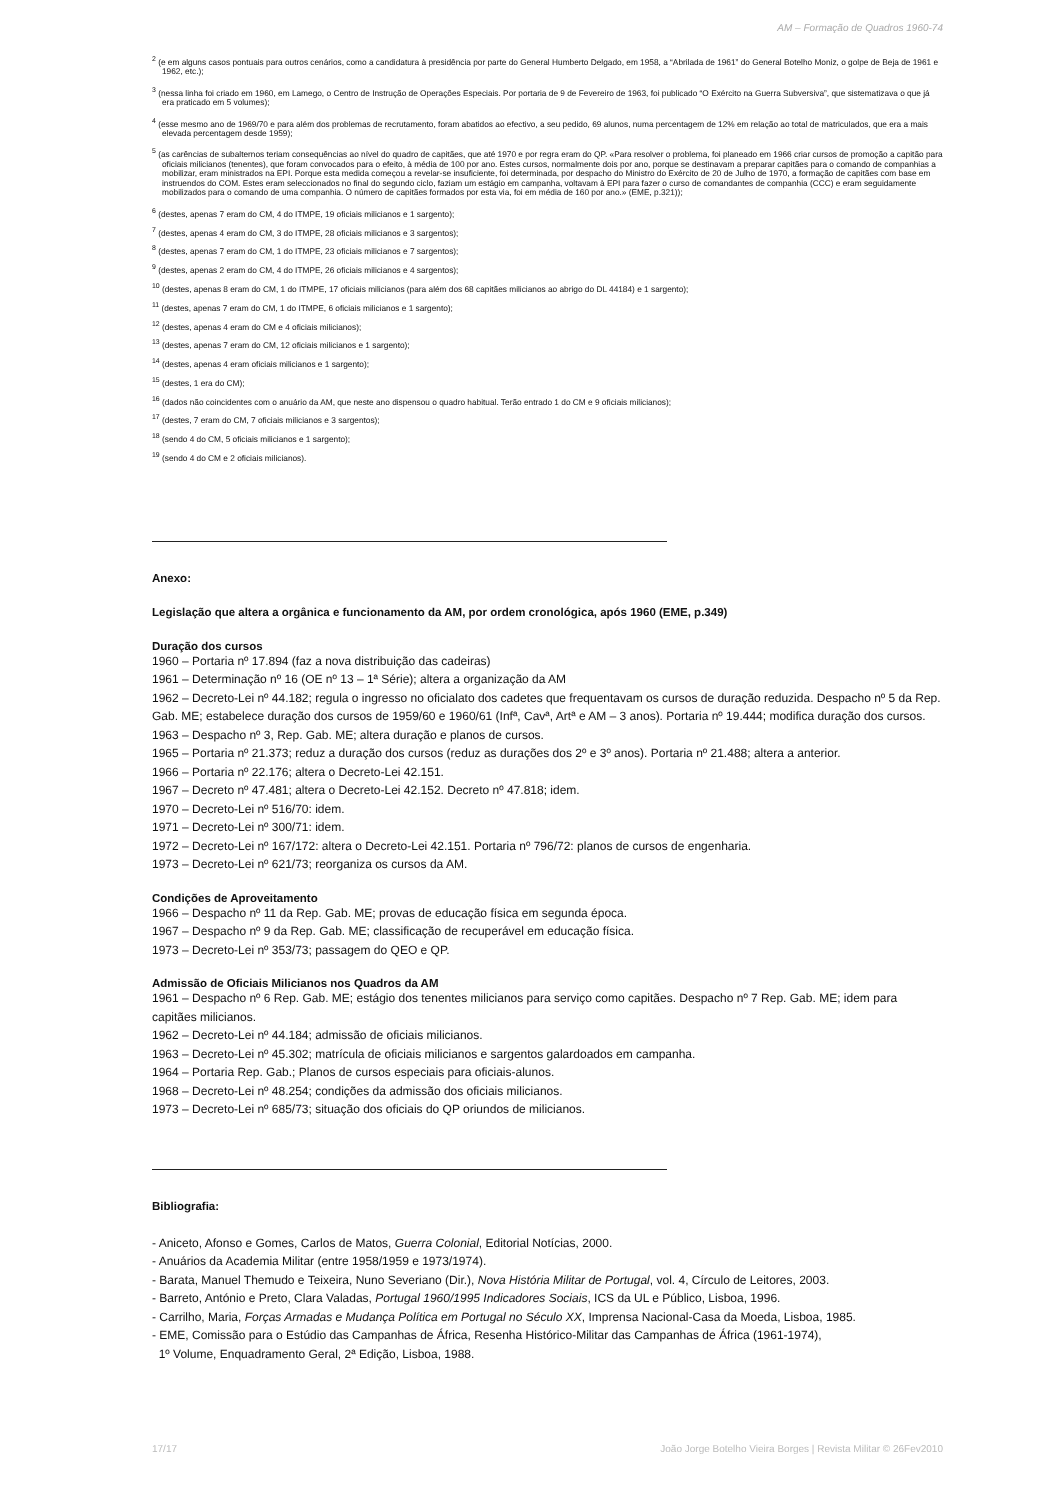AM – Formação de Quadros 1960-74
<sup>2</sup> (e em alguns casos pontuais para outros cenários, como a candidatura à presidência por parte do General Humberto Delgado, em 1958, a “Abrilada de 1961” do General Botelho Moniz, o golpe de Beja de 1961 e 1962, etc.);
<sup>3</sup> (nessa linha foi criado em 1960, em Lamego, o Centro de Instrução de Operações Especiais. Por portaria de 9 de Fevereiro de 1963, foi publicado “O Exército na Guerra Subversiva”, que sistematizava o que já era praticado em 5 volumes);
<sup>4</sup> (esse mesmo ano de 1969/70 e para além dos problemas de recrutamento, foram abatidos ao efectivo, a seu pedido, 69 alunos, numa percentagem de 12% em relação ao total de matriculados, que era a mais elevada percentagem desde 1959);
<sup>5</sup> (as carências de subalternos teriam consequências ao nível do quadro de capitães, que até 1970 e por regra eram do QP. «Para resolver o problema, foi planeado em 1966 criar cursos de promoção a capitão para oficiais milicianos (tenentes), que foram convocados para o efeito, à média de 100 por ano. Estes cursos, normalmente dois por ano, porque se destinavam a preparar capitães para o comando de companhias a mobilizar, eram ministrados na EPI. Porque esta medida começou a revelar-se insuficiente, foi determinada, por despacho do Ministro do Exército de 20 de Julho de 1970, a formação de capitães com base em instruendos do COM. Estes eram seleccionados no final do segundo ciclo, faziam um estágio em campanha, voltavam à EPI para fazer o curso de comandantes de companhia (CCC) e eram seguidamente mobilizados para o comando de uma companhia. O número de capitães formados por esta via, foi em média de 160 por ano.» (EME, p.321));
<sup>6</sup> (destes, apenas 7 eram do CM, 4 do ITMPE, 19 oficiais milicianos e 1 sargento);
<sup>7</sup> (destes, apenas 4 eram do CM, 3 do ITMPE, 28 oficiais milicianos e 3 sargentos);
<sup>8</sup> (destes, apenas 7 eram do CM, 1 do ITMPE, 23 oficiais milicianos e 7 sargentos);
<sup>9</sup> (destes, apenas 2 eram do CM, 4 do ITMPE, 26 oficiais milicianos e 4 sargentos);
<sup>10</sup> (destes, apenas 8 eram do CM, 1 do ITMPE, 17 oficiais milicianos (para além dos 68 capitães milicianos ao abrigo do DL 44184) e 1 sargento);
<sup>11</sup> (destes, apenas 7 eram do CM, 1 do ITMPE, 6 oficiais milicianos e 1 sargento);
<sup>12</sup> (destes, apenas 4 eram do CM e 4 oficiais milicianos);
<sup>13</sup> (destes, apenas 7 eram do CM, 12 oficiais milicianos e 1 sargento);
<sup>14</sup> (destes, apenas 4 eram oficiais milicianos e 1 sargento);
<sup>15</sup> (destes, 1 era do CM);
<sup>16</sup> (dados não coincidentes com o anuário da AM, que neste ano dispensou o quadro habitual. Terão entrado 1 do CM e 9 oficiais milicianos);
<sup>17</sup> (destes, 7 eram do CM, 7 oficiais milicianos e 3 sargentos);
<sup>18</sup> (sendo 4 do CM, 5 oficiais milicianos e 1 sargento);
<sup>19</sup> (sendo 4 do CM e 2 oficiais milicianos).
Anexo:
Legislação que altera a orgânica e funcionamento da AM, por ordem cronológica, após 1960 (EME, p.349)
Duração dos cursos
1960 – Portaria nº 17.894 (faz a nova distribuição das cadeiras)
1961 – Determinação nº 16 (OE nº 13 – 1ª Série); altera a organização da AM
1962 – Decreto-Lei nº 44.182; regula o ingresso no oficialato dos cadetes que frequentavam os cursos de duração reduzida. Despacho nº 5 da Rep. Gab. ME; estabelece duração dos cursos de 1959/60 e 1960/61 (Infª, Cavª, Artª e AM – 3 anos). Portaria nº 19.444; modifica duração dos cursos.
1963 – Despacho nº 3, Rep. Gab. ME; altera duração e planos de cursos.
1965 – Portaria nº 21.373; reduz a duração dos cursos (reduz as durações dos 2º e 3º anos). Portaria nº 21.488; altera a anterior.
1966 – Portaria nº 22.176; altera o Decreto-Lei 42.151.
1967 – Decreto nº 47.481; altera o Decreto-Lei 42.152. Decreto nº 47.818; idem.
1970 – Decreto-Lei nº 516/70: idem.
1971 – Decreto-Lei nº 300/71: idem.
1972 – Decreto-Lei nº 167/172: altera o Decreto-Lei 42.151. Portaria nº 796/72: planos de cursos de engenharia.
1973 – Decreto-Lei nº 621/73; reorganiza os cursos da AM.
Condições de Aproveitamento
1966 – Despacho nº 11 da Rep. Gab. ME; provas de educação física em segunda época.
1967 – Despacho nº 9 da Rep. Gab. ME; classificação de recuperável em educação física.
1973 – Decreto-Lei nº 353/73; passagem do QEO e QP.
Admissão de Oficiais Milicianos nos Quadros da AM
1961 – Despacho nº 6 Rep. Gab. ME; estágio dos tenentes milicianos para serviço como capitães. Despacho nº 7 Rep. Gab. ME; idem para capitães milicianos.
1962 – Decreto-Lei nº 44.184; admissão de oficiais milicianos.
1963 – Decreto-Lei nº 45.302; matrícula de oficiais milicianos e sargentos galardoados em campanha.
1964 – Portaria Rep. Gab.; Planos de cursos especiais para oficiais-alunos.
1968 – Decreto-Lei nº 48.254; condições da admissão dos oficiais milicianos.
1973 – Decreto-Lei nº 685/73; situação dos oficiais do QP oriundos de milicianos.
Bibliografia:
- Aniceto, Afonso e Gomes, Carlos de Matos, Guerra Colonial, Editorial Notícias, 2000.
- Anuários da Academia Militar (entre 1958/1959 e 1973/1974).
- Barata, Manuel Themudo e Teixeira, Nuno Severiano (Dir.), Nova História Militar de Portugal, vol. 4, Círculo de Leitores, 2003.
- Barreto, António e Preto, Clara Valadas, Portugal 1960/1995 Indicadores Sociais, ICS da UL e Público, Lisboa, 1996.
- Carrilho, Maria, Forças Armadas e Mudança Política em Portugal no Século XX, Imprensa Nacional-Casa da Moeda, Lisboa, 1985.
- EME, Comissão para o Estúdio das Campanhas de África, Resenha Histórico-Militar das Campanhas de África (1961-1974),
1º Volume, Enquadramento Geral, 2ª Edição, Lisboa, 1988.
17/17 João Jorge Botelho Vieira Borges | Revista Militar © 26Fev2010